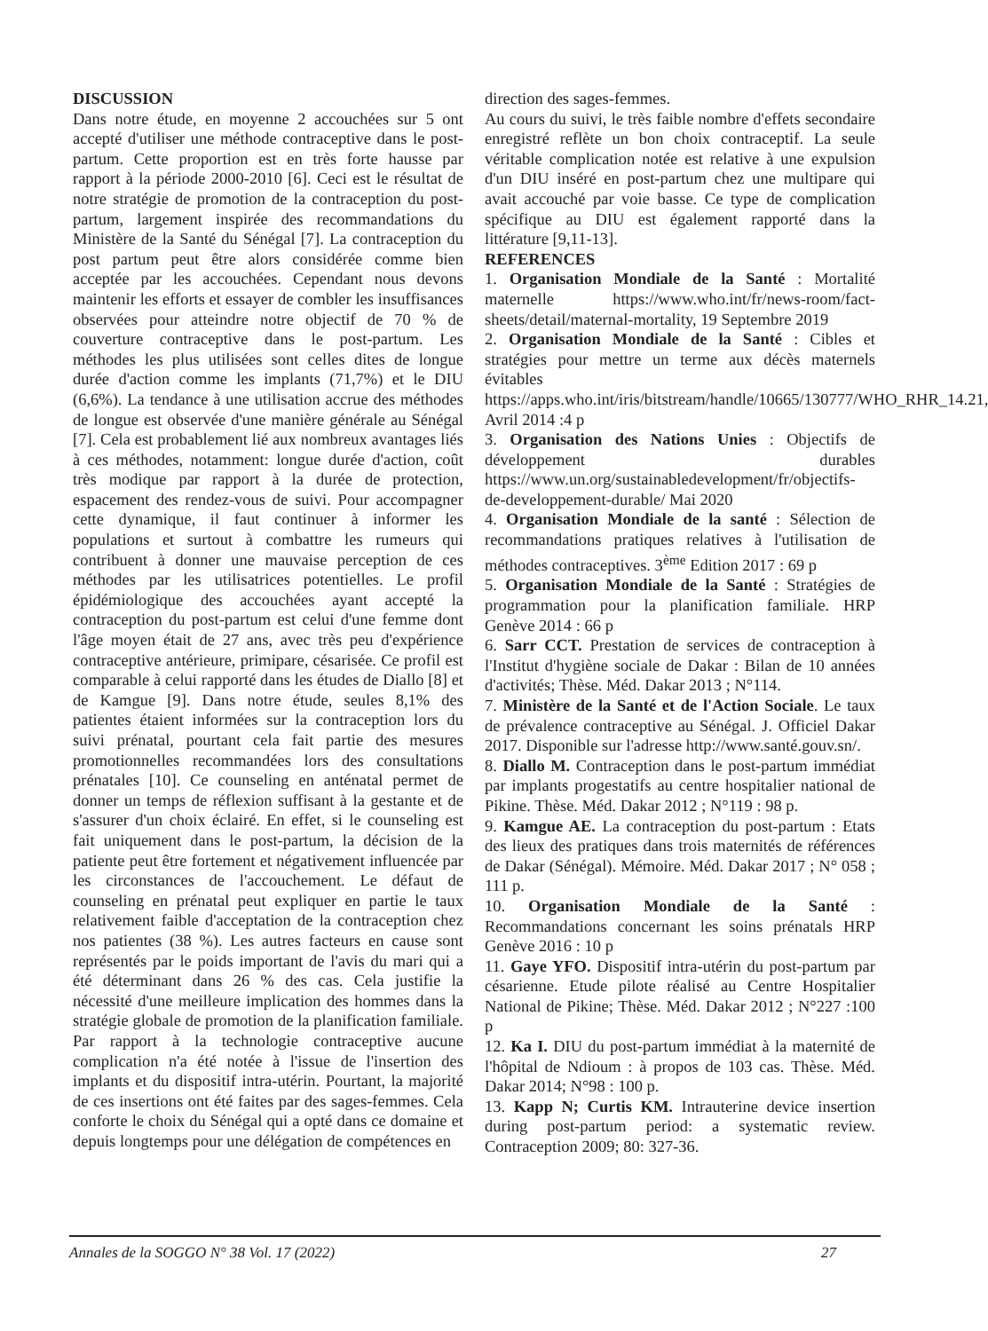DISCUSSION
Dans notre étude, en moyenne 2 accouchées sur 5 ont accepté d'utiliser une méthode contraceptive dans le post-partum. Cette proportion est en très forte hausse par rapport à la période 2000-2010 [6]. Ceci est le résultat de notre stratégie de promotion de la contraception du post-partum, largement inspirée des recommandations du Ministère de la Santé du Sénégal [7]. La contraception du post partum peut être alors considérée comme bien acceptée par les accouchées. Cependant nous devons maintenir les efforts et essayer de combler les insuffisances observées pour atteindre notre objectif de 70 % de couverture contraceptive dans le post-partum. Les méthodes les plus utilisées sont celles dites de longue durée d'action comme les implants (71,7%) et le DIU (6,6%). La tendance à une utilisation accrue des méthodes de longue est observée d'une manière générale au Sénégal [7]. Cela est probablement lié aux nombreux avantages liés à ces méthodes, notamment: longue durée d'action, coût très modique par rapport à la durée de protection, espacement des rendez-vous de suivi. Pour accompagner cette dynamique, il faut continuer à informer les populations et surtout à combattre les rumeurs qui contribuent à donner une mauvaise perception de ces méthodes par les utilisatrices potentielles. Le profil épidémiologique des accouchées ayant accepté la contraception du post-partum est celui d'une femme dont l'âge moyen était de 27 ans, avec très peu d'expérience contraceptive antérieure, primipare, césarisée. Ce profil est comparable à celui rapporté dans les études de Diallo [8] et de Kamgue [9]. Dans notre étude, seules 8,1% des patientes étaient informées sur la contraception lors du suivi prénatal, pourtant cela fait partie des mesures promotionnelles recommandées lors des consultations prénatales [10]. Ce counseling en anténatal permet de donner un temps de réflexion suffisant à la gestante et de s'assurer d'un choix éclairé. En effet, si le counseling est fait uniquement dans le post-partum, la décision de la patiente peut être fortement et négativement influencée par les circonstances de l'accouchement. Le défaut de counseling en prénatal peut expliquer en partie le taux relativement faible d'acceptation de la contraception chez nos patientes (38 %). Les autres facteurs en cause sont représentés par le poids important de l'avis du mari qui a été déterminant dans 26 % des cas. Cela justifie la nécessité d'une meilleure implication des hommes dans la stratégie globale de promotion de la planification familiale. Par rapport à la technologie contraceptive aucune complication n'a été notée à l'issue de l'insertion des implants et du dispositif intra-utérin. Pourtant, la majorité de ces insertions ont été faites par des sages-femmes. Cela conforte le choix du Sénégal qui a opté dans ce domaine et depuis longtemps pour une délégation de compétences en
direction des sages-femmes.
Au cours du suivi, le très faible nombre d'effets secondaire enregistré reflète un bon choix contraceptif. La seule véritable complication notée est relative à une expulsion d'un DIU inséré en post-partum chez une multipare qui avait accouché par voie basse. Ce type de complication spécifique au DIU est également rapporté dans la littérature [9,11-13].
REFERENCES
1. Organisation Mondiale de la Santé : Mortalité maternelle https://www.who.int/fr/news-room/fact-sheets/detail/maternal-mortality, 19 Septembre 2019
2. Organisation Mondiale de la Santé : Cibles et stratégies pour mettre un terme aux décès maternels évitables https://apps.who.int/iris/bitstream/handle/10665/130777/WHO_RHR_14.21, Avril 2014 :4 p
3. Organisation des Nations Unies : Objectifs de développement durables https://www.un.org/sustainabledevelopment/fr/objectifs-de-developpement-durable/ Mai 2020
4. Organisation Mondiale de la santé : Sélection de recommandations pratiques relatives à l'utilisation de méthodes contraceptives. 3<sup>ème</sup> Edition 2017 : 69 p
5. Organisation Mondiale de la Santé : Stratégies de programmation pour la planification familiale. HRP Genève 2014 : 66 p
6. Sarr CCT. Prestation de services de contraception à l'Institut d'hygiène sociale de Dakar : Bilan de 10 années d'activités; Thèse. Méd. Dakar 2013 ; N°114.
7. Ministère de la Santé et de l'Action Sociale. Le taux de prévalence contraceptive au Sénégal. J. Officiel Dakar 2017. Disponible sur l'adresse http://www.santé.gouv.sn/.
8. Diallo M. Contraception dans le post-partum immédiat par implants progestatifs au centre hospitalier national de Pikine. Thèse. Méd. Dakar 2012 ; N°119 : 98 p.
9. Kamgue AE. La contraception du post-partum : Etats des lieux des pratiques dans trois maternités de références de Dakar (Sénégal). Mémoire. Méd. Dakar 2017 ; N° 058 ; 111 p.
10. Organisation Mondiale de la Santé : Recommandations concernant les soins prénatals HRP Genève 2016 : 10 p
11. Gaye YFO. Dispositif intra-utérin du post-partum par césarienne. Etude pilote réalisé au Centre Hospitalier National de Pikine; Thèse. Méd. Dakar 2012 ; N°227 :100 p
12. Ka I. DIU du post-partum immédiat à la maternité de l'hôpital de Ndioum : à propos de 103 cas. Thèse. Méd. Dakar 2014; N°98 : 100 p.
13. Kapp N; Curtis KM. Intrauterine device insertion during post-partum period: a systematic review. Contraception 2009; 80: 327-36.
Annales de la SOGGO N° 38 Vol. 17 (2022) 27